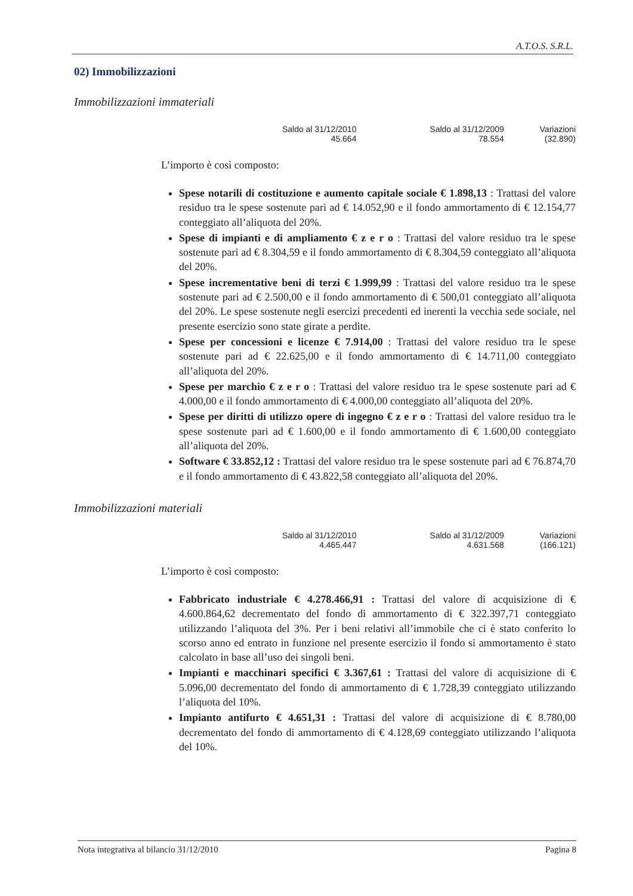A.T.O.S. S.R.L.
02) Immobilizzazioni
Immobilizzazioni immateriali
| Saldo al 31/12/2010 | Saldo al 31/12/2009 | Variazioni |
| --- | --- | --- |
| 45.664 | 78.554 | (32.890) |
L’importo è così composto:
Spese notarili di costituzione e aumento capitale sociale € 1.898,13 : Trattasi del valore residuo tra le spese sostenute pari ad € 14.052,90 e il fondo ammortamento di € 12.154,77 conteggiato all’aliquota del 20%.
Spese di impianti e di ampliamento € z e r o : Trattasi del valore residuo tra le spese sostenute pari ad € 8.304,59 e il fondo ammortamento di € 8.304,59 conteggiato all’aliquota del 20%.
Spese incrementative beni di terzi € 1.999,99 : Trattasi del valore residuo tra le spese sostenute pari ad € 2.500,00 e il fondo ammortamento di € 500,01 conteggiato all’aliquota del 20%. Le spese sostenute negli esercizi precedenti ed inerenti la vecchia sede sociale, nel presente esercizio sono state girate a perdite.
Spese per concessioni e licenze € 7.914,00 : Trattasi del valore residuo tra le spese sostenute pari ad € 22.625,00 e il fondo ammortamento di € 14.711,00 conteggiato all’aliquota del 20%.
Spese per marchio € z e r o : Trattasi del valore residuo tra le spese sostenute pari ad € 4.000,00 e il fondo ammortamento di € 4.000,00 conteggiato all’aliquota del 20%.
Spese per diritti di utilizzo opere di ingegno € z e r o : Trattasi del valore residuo tra le spese sostenute pari ad € 1.600,00 e il fondo ammortamento di € 1.600,00 conteggiato all’aliquota del 20%.
Software € 33.852,12 : Trattasi del valore residuo tra le spese sostenute pari ad € 76.874,70 e il fondo ammortamento di € 43.822,58 conteggiato all’aliquota del 20%.
Immobilizzazioni materiali
| Saldo al 31/12/2010 | Saldo al 31/12/2009 | Variazioni |
| --- | --- | --- |
| 4.465.447 | 4.631.568 | (166.121) |
L’importo è così composto:
Fabbricato industriale € 4.278.466,91 : Trattasi del valore di acquisizione di € 4.600.864,62 decrementato del fondo di ammortamento di € 322.397,71 conteggiato utilizzando l’aliquota del 3%. Per i beni relativi all’immobile che ci è stato conferito lo scorso anno ed entrato in funzione nel presente esercizio il fondo si ammortamento è stato calcolato in base all’uso dei singoli beni.
Impianti e macchinari specifici € 3.367,61 : Trattasi del valore di acquisizione di € 5.096,00 decrementato del fondo di ammortamento di € 1.728,39 conteggiato utilizzando l’aliquota del 10%.
Impianto antifurto € 4.651,31 : Trattasi del valore di acquisizione di € 8.780,00 decrementato del fondo di ammortamento di € 4.128,69 conteggiato utilizzando l’aliquota del 10%.
Nota integrativa al bilancio 31/12/2010 Pagina 8